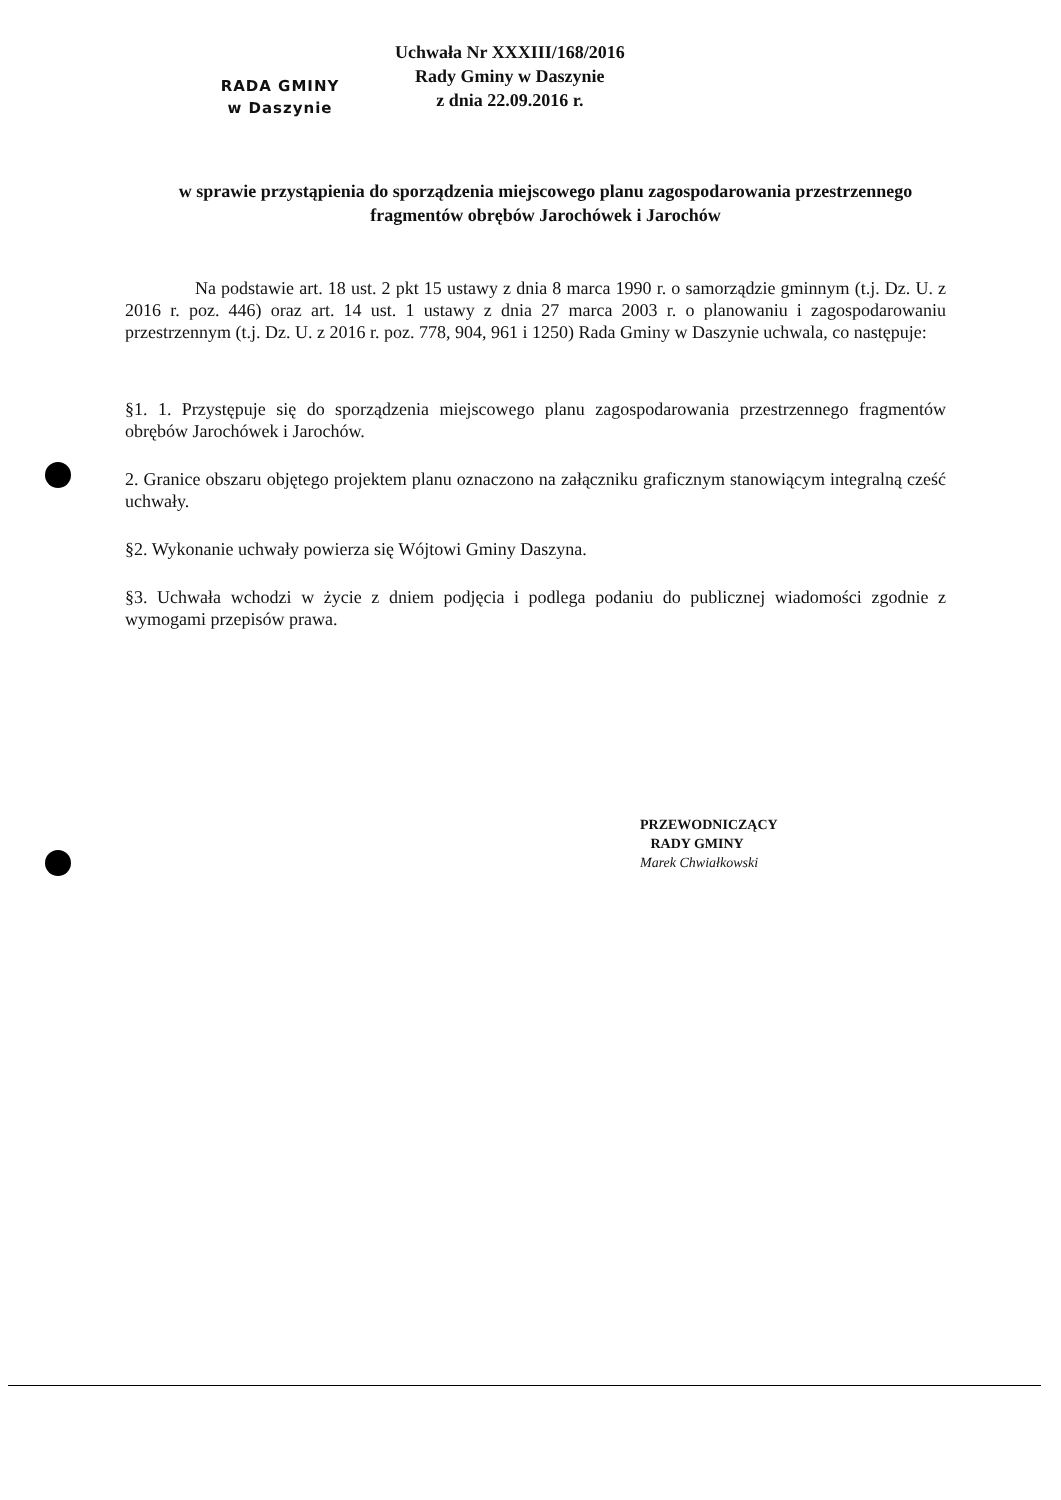RADA GMINY
w Daszynie
Uchwała Nr XXXIII/168/2016
Rady Gminy w Daszynie
z dnia 22.09.2016 r.
w sprawie przystąpienia do sporządzenia miejscowego planu zagospodarowania przestrzennego fragmentów obrębów Jarochówek i Jarochów
Na podstawie art. 18 ust. 2 pkt 15 ustawy z dnia 8 marca 1990 r. o samorządzie gminnym (t.j. Dz. U. z 2016 r. poz. 446) oraz art. 14 ust. 1 ustawy z dnia 27 marca 2003 r. o planowaniu i zagospodarowaniu przestrzennym (t.j. Dz. U. z 2016 r. poz. 778, 904, 961 i 1250) Rada Gminy w Daszynie uchwala, co następuje:
§1. 1. Przystępuje się do sporządzenia miejscowego planu zagospodarowania przestrzennego fragmentów obrębów Jarochówek i Jarochów.
2. Granice obszaru objętego projektem planu oznaczono na załączniku graficznym stanowiącym integralną cześć uchwały.
§2. Wykonanie uchwały powierza się Wójtowi Gminy Daszyna.
§3. Uchwała wchodzi w życie z dniem podjęcia i podlega podaniu do publicznej wiadomości zgodnie z wymogami przepisów prawa.
PRZEWODNICZĄCY
RADY GMINY
Marek Chwiałkowski